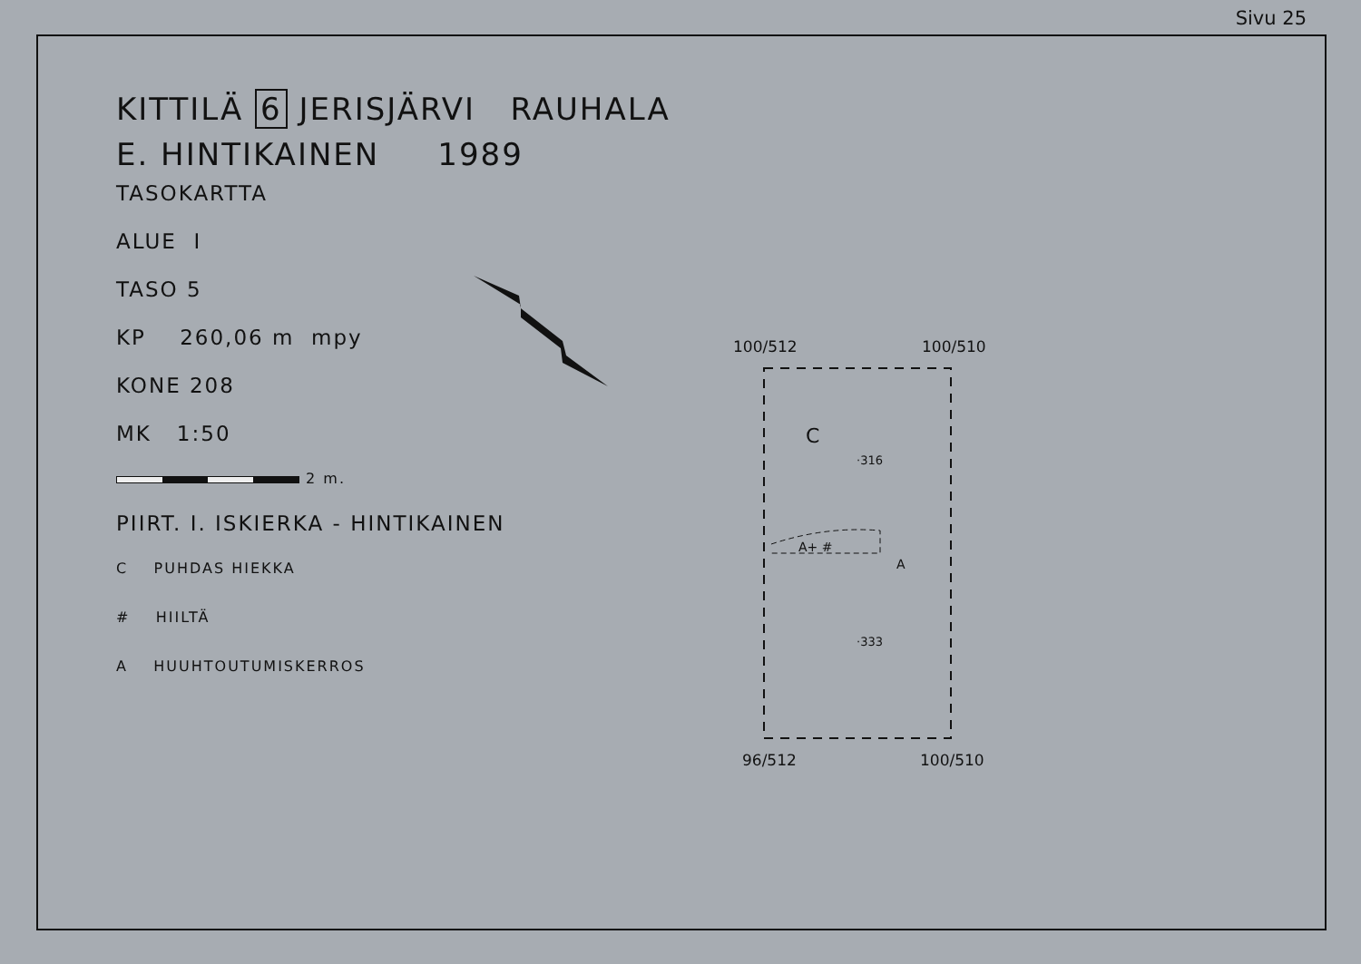Sivu 25
KITTILÄ 6 JERISJÄRVI RAUHALA
E. HINTIKAINEN 1989
TASOKARTTA
ALUE I
TASO 5
KP 260,06 m mpy
KONE 208
MK 1:50
2 m.
PIIRT. I. ISKIERKA - HINTIKAINEN
C PUHDAS HIEKKA
# HIILTÄ
A HUUHTOUTUMISKERROS
100/512 100/510
96/512 100/510
C
·316
·333
A+ #
A